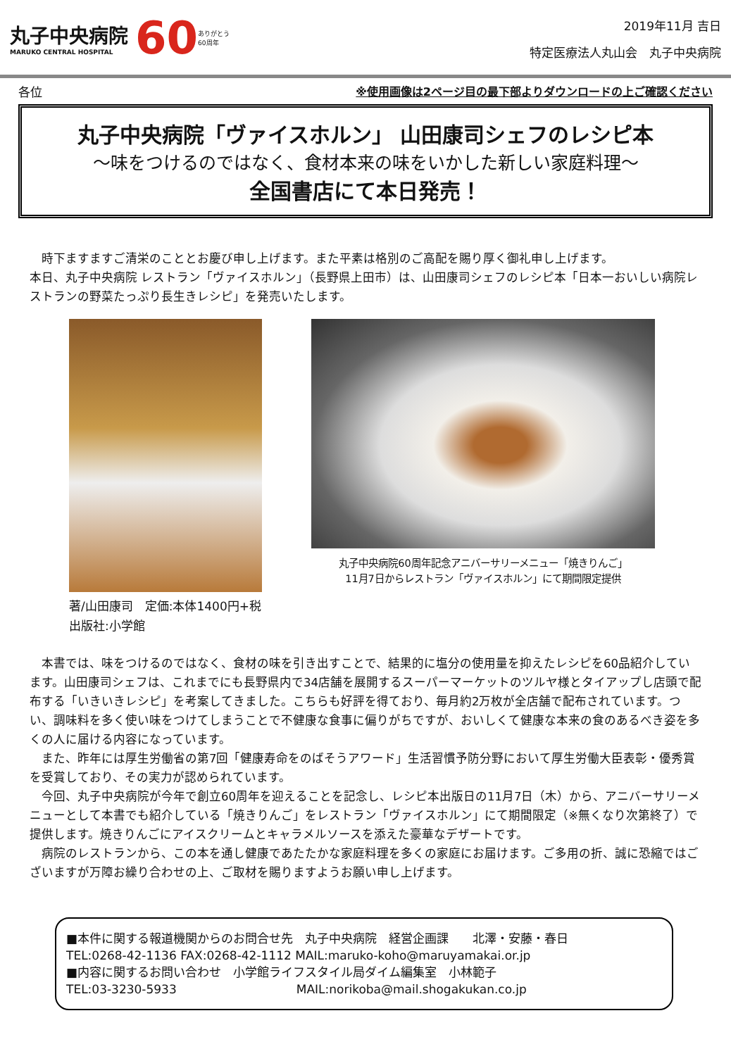丸子中央病院
MARUKO CENTRAL HOSPITAL
60
ありがとう
60周年
2019年11月 吉日
特定医療法人丸山会　丸子中央病院
各位 ※使用画像は2ページ目の最下部よりダウンロードの上ご確認ください
丸子中央病院「ヴァイスホルン」 山田康司シェフのレシピ本
～味をつけるのではなく、食材本来の味をいかした新しい家庭料理～
全国書店にて本日発売！
　時下ますますご清栄のこととお慶び申し上げます。また平素は格別のご高配を賜り厚く御礼申し上げます。
本日、丸子中央病院 レストラン「ヴァイスホルン」（長野県上田市）は、山田康司シェフのレシピ本「日本一おいしい病院レストランの野菜たっぷり長生きレシピ」を発売いたします。
著/山田康司　定価:本体1400円+税
出版社:小学館
丸子中央病院60周年記念アニバーサリーメニュー「焼きりんご」
11月7日からレストラン「ヴァイスホルン」にて期間限定提供
　本書では、味をつけるのではなく、食材の味を引き出すことで、結果的に塩分の使用量を抑えたレシピを60品紹介しています。山田康司シェフは、これまでにも長野県内で34店舗を展開するスーパーマーケットのツルヤ様とタイアップし店頭で配布する「いきいきレシピ」を考案してきました。こちらも好評を得ており、毎月約2万枚が全店舗で配布されています。つい、調味料を多く使い味をつけてしまうことで不健康な食事に偏りがちですが、おいしくて健康な本来の食のあるべき姿を多くの人に届ける内容になっています。
　また、昨年には厚生労働省の第7回「健康寿命をのばそうアワード」生活習慣予防分野において厚生労働大臣表彰・優秀賞を受賞しており、その実力が認められています。
　今回、丸子中央病院が今年で創立60周年を迎えることを記念し、レシピ本出版日の11月7日（木）から、アニバーサリーメニューとして本書でも紹介している「焼きりんご」をレストラン「ヴァイスホルン」にて期間限定（※無くなり次第終了）で提供します。焼きりんごにアイスクリームとキャラメルソースを添えた豪華なデザートです。
　病院のレストランから、この本を通し健康であたたかな家庭料理を多くの家庭にお届けます。ご多用の折、誠に恐縮ではございますが万障お繰り合わせの上、ご取材を賜りますようお願い申し上げます。
■本件に関する報道機関からのお問合せ先　丸子中央病院　経営企画課　　北澤・安藤・春日
TEL:0268-42-1136 FAX:0268-42-1112 MAIL:maruko-koho@maruyamakai.or.jp
■内容に関するお問い合わせ　小学館ライフスタイル局ダイム編集室　小林範子
TEL:03-3230-5933　　　　　　　　　　MAIL:norikoba@mail.shogakukan.co.jp